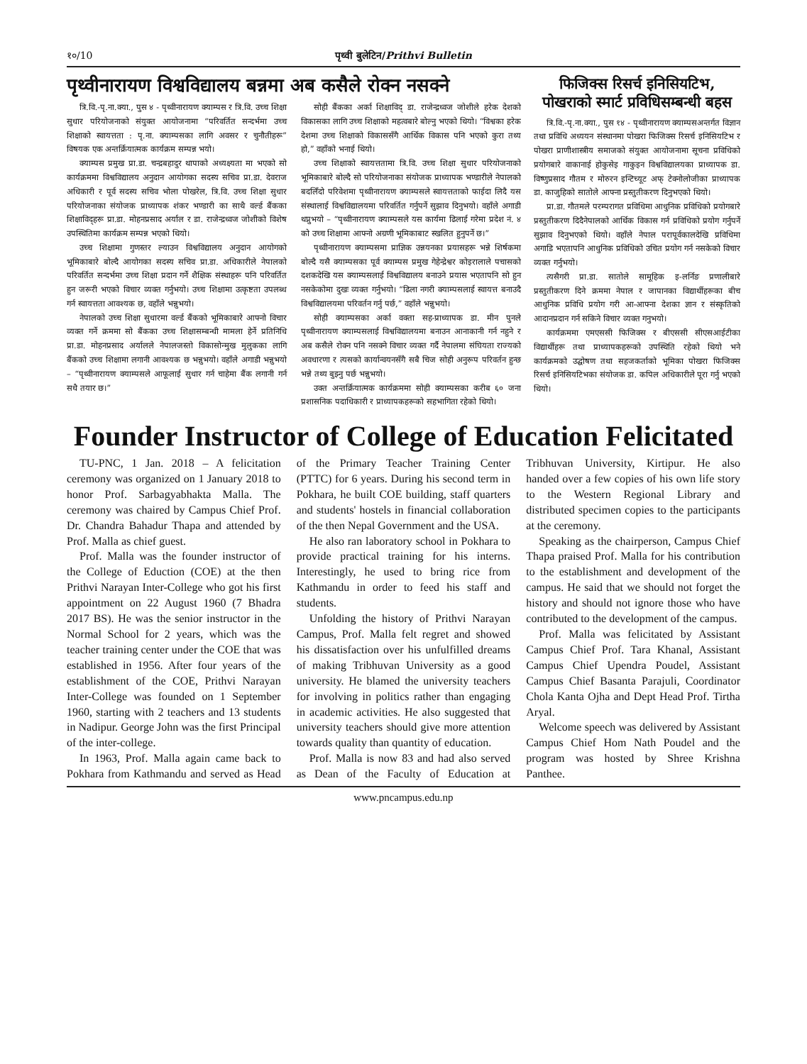१०/10 पृथ्वी बुलेटिन/Prithvi Bulletin
पृथ्वीनारायण विश्वविद्यालय बन्नमा अब कसैले रोक्न नसक्ने
त्रि.वि.-पृ.ना.क्या., पुस ४ - पृथ्वीनारायण क्याम्पस र त्रि.वि. उच्च शिक्षा सुधार परियोजनाको संयुक्त आयोजनामा “परिवर्तित सन्दर्भमा उच्च शिक्षाको स्वायत्तता : पृ.ना. क्याम्पसका लागि अवसर र चुनौतीहरू” विषयक एक अन्तर्क्रियात्मक कार्यक्रम सम्पन्न भयो।
क्याम्पस प्रमुख प्रा.डा. चन्द्रबहादुर थापाको अध्यक्ष्यता मा भएको सो कार्यक्रममा विश्वविद्यालय अनुदान आयोगका सदस्य सचिव प्रा.डा. देवराज अधिकारी र पूर्व सदस्य सचिव भोला पोखरेल, त्रि.वि. उच्च शिक्षा सुधार परियोजनाका संयोजक प्राध्यापक शंकर भण्डारी का साथै वर्ल्ड बैंकका शिक्षाविद्हरू प्रा.डा. मोहनप्रसाद अर्याल र डा. राजेन्द्रध्वज जोशीको विशेष उपस्थितिमा कार्यक्रम सम्पन्न भएको थियो।
उच्च शिक्षामा गुणस्तर ल्याउन विश्वविद्यालय अनुदान आयोगको भूमिकाबारे बोल्दै आयोगका सदस्य सचिव प्रा.डा. अधिकारीले नेपालको परिवर्तित सन्दर्भमा उच्च शिक्षा प्रदान गर्ने शैक्षिक संस्थाहरू पनि परिवर्तित हुन जरूरी भएको विचार व्यक्त गर्नुभयो। उच्च शिक्षामा उत्कृष्टता उपलब्ध गर्न स्वायत्तता आवश्यक छ, वहाँले भन्नुभयो।
नेपालको उच्च शिक्षा सुधारमा वर्ल्ड बैंकको भूमिकाबारे आफ्नो विचार व्यक्त गर्ने क्रममा सो बैंकका उच्च शिक्षासम्बन्धी मामला हेर्ने प्रतिनिधि प्रा.डा. मोहनप्रसाद अर्यालले नेपालजस्तो विकासोन्मुख मुलुकका लागि बैंकको उच्च शिक्षामा लगानी आवश्यक छ भन्नुभयो। वहाँले अगाडी भन्नुभयो – “पृथ्वीनारायण क्याम्पसले आफूलाई सुधार गर्न चाहेमा बैंक लगानी गर्न सधै तयार छ।”
सोही बैंकका अर्का शिक्षाविद् डा. राजेन्द्रध्वज जोशीले हरेक देशको विकासका लागि उच्च शिक्षाको महत्वबारे बोल्नु भएको थियो। “विश्वका हरेक देशमा उच्च शिक्षाको विकाससँगै आर्थिक विकास पनि भएको कुरा तथ्य हो,” वहाँको भनाई थियो।
उच्च शिक्षाको स्वायत्ततामा त्रि.वि. उच्च शिक्षा सुधार परियोजनाको भूमिकाबारे बोल्दै सो परियोजनाका संयोजक प्राध्यापक भण्डारीले नेपालको बदलिँदो परिवेशमा पृथ्वीनारायण क्याम्पसले स्वायत्तताको फाईदा लिदै यस संस्थालाई विश्वविद्यालयमा परिवर्तित गर्नुपर्ने सुझाव दिनुभयो। वहाँले अगाडी थप्नुभयो – “पृथ्वीनारायण क्याम्पसले यस कार्यमा ढिलाई गरेमा प्रदेश नं. ४ को उच्च शिक्षामा आफ्नो अग्रणी भूमिकाबाट स्खलित हुनुपर्ने छ।”
पृथ्वीनारायण क्याम्पसमा प्राज्ञिक उन्नयनका प्रयासहरू भन्ने शिर्षकमा बोल्दै यसै क्याम्पसका पूर्व क्याम्पस प्रमुख गेहेन्द्रेश्वर कोइरालाले पचासको दशकदेखि यस क्याम्पसलाई विश्वविद्यालय बनाउने प्रयास भएतापनि सो हुन नसकेकोमा दुखः व्यक्त गर्नुभयो। “ढिला नगरी क्याम्पसलाई स्वायत्त बनाउदै विश्वविद्यालयमा परिवर्तन गर्नु पर्छ,” वहाँले भन्नुभयो।
सोही क्याम्पसका अर्का वक्ता सह-प्राध्यापक डा. मीन पुनले पृथ्वीनारायण क्याम्पसलाई विश्वविद्यालयमा बनाउन आनाकानी गर्न नहुने र अब कसैले रोक्न पनि नसक्ने विचार व्यक्त गर्दै नेपालमा संघियता राज्यको अवधारणा र त्यसको कार्यान्वयनसँगै सबै चिज सोही अनुरूप परिवर्तन हुन्छ भन्ने तथ्य बुझ्नु पर्छ भन्नुभयो।
उक्त अन्तर्क्रियात्मक कार्यक्रममा सोही क्याम्पसका करीब ६० जना प्रशासनिक पदाधिकारी र प्राध्यापकहरूको सहभागिता रहेको थियो।
फिजिक्स रिसर्च इनिसियटिभ, पोखराको स्मार्ट प्रविधिसम्बन्धी बहस
त्रि.वि.-पृ.ना.क्या., पुस १४ - पृथ्वीनारायण क्याम्पसअन्तर्गत विज्ञान तथा प्रविधि अध्ययन संस्थानमा पोखरा फिजिक्स रिसर्च इनिसियटिभ र पोखरा प्राणीशास्त्रीय समाजको संयुक्त आयोजनामा सूचना प्रविधिको प्रयोगबारे वाकानाई होकुसेइ गाकुइन विश्वविद्यालयका प्राध्यापक डा. विष्णुप्रसाद गौतम र मोरुरन इन्टिच्यूट अफ् टेक्नोलोजीका प्राध्यापक डा. काजुहिको सातोले आफ्ना प्रस्तुतीकरण दिनुभएको थियो।
प्रा.डा. गौतमले परम्परागत प्रविधिमा आधुनिक प्रविधिको प्रयोगबारे प्रस्तुतीकरण दिदैनेपालको आर्थिक विकास गर्न प्रविधिको प्रयोग गर्नुपर्ने सुझाव दिनुभएको थियो। वहाँले नेपाल परापूर्वकालदेखि प्रविधिमा अगाडि भएतापनि आधुनिक प्रविधिको उचित प्रयोग गर्न नसकेको विचार व्यक्त गर्नुभयो।
त्यसैगरी प्रा.डा. सातोले सामूहिक इ-लर्निङ प्रणालीबारे प्रस्तुतीकरण दिने क्रममा नेपाल र जापानका विद्यार्थीहरूका बीच आधुनिक प्रविधि प्रयोग गरी आ-आफ्ना देशका ज्ञान र संस्कृतिको आदानप्रदान गर्न सकिने विचार व्यक्त गनुभयो।
कार्यक्रममा एमएससी फिजिक्स र बीएससी सीएसआईटीका विद्यार्थीहरू तथा प्राध्यापकहरूको उपस्थिति रहेको थियो भने कार्यक्रमको उद्घोषण तथा सहजकर्ताको भूमिका पोखरा फिजिक्स रिसर्च इनिसियटिभका संयोजक डा. कपिल अधिकारीले पूरा गर्नु भएको थियो।
Founder Instructor of College of Education Felicitated
TU-PNC, 1 Jan. 2018 – A felicitation ceremony was organized on 1 January 2018 to honor Prof. Sarbagyabhakta Malla. The ceremony was chaired by Campus Chief Prof. Dr. Chandra Bahadur Thapa and attended by Prof. Malla as chief guest.
Prof. Malla was the founder instructor of the College of Eduction (COE) at the then Prithvi Narayan Inter-College who got his first appointment on 22 August 1960 (7 Bhadra 2017 BS). He was the senior instructor in the Normal School for 2 years, which was the teacher training center under the COE that was established in 1956. After four years of the establishment of the COE, Prithvi Narayan Inter-College was founded on 1 September 1960, starting with 2 teachers and 13 students in Nadipur. George John was the first Principal of the inter-college.
In 1963, Prof. Malla again came back to Pokhara from Kathmandu and served as Head of the Primary Teacher Training Center (PTTC) for 6 years. During his second term in Pokhara, he built COE building, staff quarters and students' hostels in financial collaboration of the then Nepal Government and the USA.
He also ran laboratory school in Pokhara to provide practical training for his interns. Interestingly, he used to bring rice from Kathmandu in order to feed his staff and students.
Unfolding the history of Prithvi Narayan Campus, Prof. Malla felt regret and showed his dissatisfaction over his unfulfilled dreams of making Tribhuvan University as a good university. He blamed the university teachers for involving in politics rather than engaging in academic activities. He also suggested that university teachers should give more attention towards quality than quantity of education.
Prof. Malla is now 83 and had also served as Dean of the Faculty of Education at Tribhuvan University, Kirtipur. He also handed over a few copies of his own life story to the Western Regional Library and distributed specimen copies to the participants at the ceremony.
Speaking as the chairperson, Campus Chief Thapa praised Prof. Malla for his contribution to the establishment and development of the campus. He said that we should not forget the history and should not ignore those who have contributed to the development of the campus.
Prof. Malla was felicitated by Assistant Campus Chief Prof. Tara Khanal, Assistant Campus Chief Upendra Poudel, Assistant Campus Chief Basanta Parajuli, Coordinator Chola Kanta Ojha and Dept Head Prof. Tirtha Aryal.
Welcome speech was delivered by Assistant Campus Chief Hom Nath Poudel and the program was hosted by Shree Krishna Panthee.
www.pncampus.edu.np